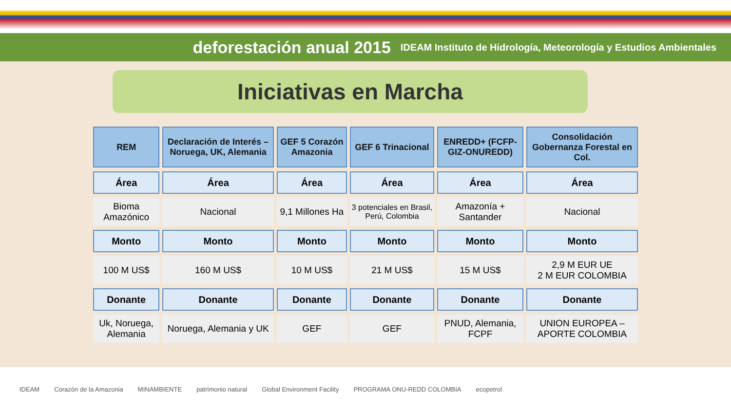deforestación anual 2015 IDEAM Instituto de Hidrología, Meteorología y Estudios Ambientales
Iniciativas en Marcha
| REM | Declaración de Interés –Noruega, UK, Alemania | GEF 5 Corazón Amazonia | GEF 6 Trinacional | ENREDD+ (FCFP-GIZ-ONUREDD) | Consolidación Gobernanza Forestal en Col. |
| --- | --- | --- | --- | --- | --- |
| Área | Área | Área | Área | Área | Área |
| Bioma Amazónico | Nacional | 9,1 Millones Ha | 3 potenciales en Brasil, Perú, Colombia | Amazonía + Santander | Nacional |
| Monto | Monto | Monto | Monto | Monto | Monto |
| 100 M US$ | 160 M US$ | 10 M US$ | 21 M US$ | 15 M US$ | 2,9 M EUR UE 2 M EUR COLOMBIA |
| Donante | Donante | Donante | Donante | Donante | Donante |
| Uk, Noruega, Alemania | Noruega, Alemania y UK | GEF | GEF | PNUD, Alemania, FCPF | UNION EUROPEA – APORTE COLOMBIA |
IDEAM Corazón de la Amazonia MINAMBIENTE patrimonio natural Global Environment Facility PROGRAMA ONU-REDD COLOMBIA ecopetrol